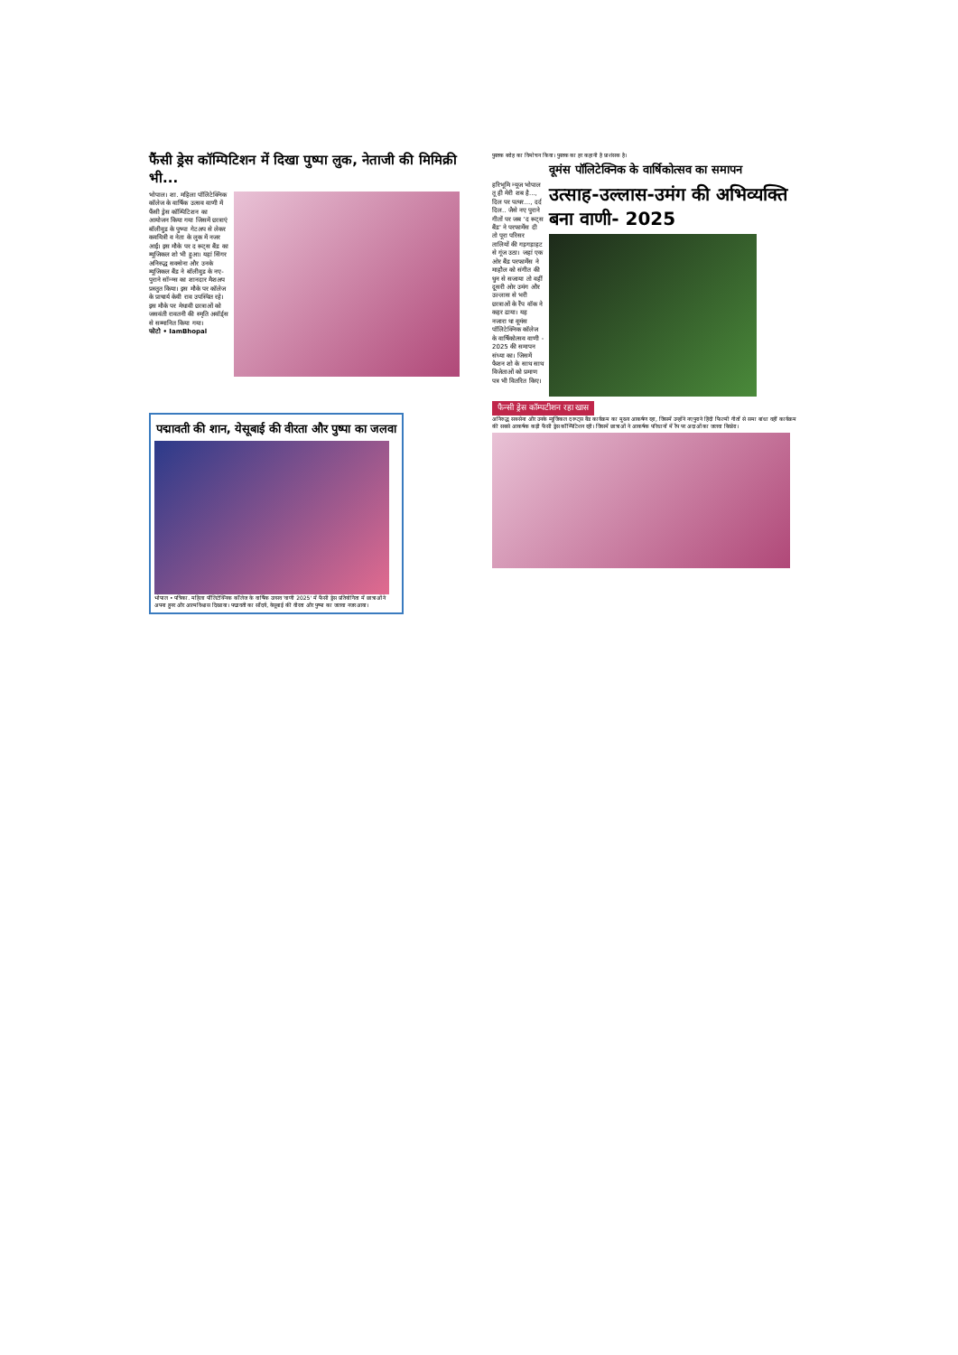फैंसी ड्रेस कॉम्पिटिशन में दिखा पुष्पा लुक, नेताजी की मिमिक्री भी...
भोपाल। शा. महिला पॉलिटेक्निक कॉलेज के वार्षिक उत्सव वाणी में फैंसी ड्रेस कॉम्पिटिशन का आयोजन किया गया जिसमें छात्राएं बॉलीवुड के पुष्पा गेटअप से लेकर कवयित्री व नेता के लुक में नजर आईं। इस मौके पर द रूट्स बैंड का म्यूजिकल शो भी हुआ। यहां सिंगर अनिरुद्ध सक्सेना और उनके म्यूजिकल बैंड ने बॉलीवुड के नए-पुराने सॉन्ग्स का शानदार मैशअप प्रस्तुत किया। इस मौके पर कॉलेज के प्राचार्य केवी राव उपस्थित रहे। इस मौके पर मेधावी छात्राओं को जसवंती रावतनी की स्मृति अवॉर्ड्स से सम्मानित किया गया।
फोटो • IamBhopal
पद्मावती की शान, येसूबाई की वीरता और पुष्पा का जलवा
भोपाल • पत्रिका. महिला पॉलिटेक्निक कॉलेज के वार्षिक उत्सव 'वाणी 2025' में फैंसी ड्रेस प्रतियोगिता में छात्राओं ने अपना हुनर और आत्मविश्वास दिखाया। पद्मावती का सौंदर्य, येसूबाई की वीरता और पुष्पा का जलवा नजर आया।
पुस्तक बरोह का विमोचन किया। पुस्तक का हर कहानी है प्राशंसक है।
वूमंस पॉलिटेक्निक के वार्षिकोत्सव का समापन
हरिभूमि न्यूज भोपाल
तू ही मेरी शब है..., दिल पर पत्थर..., दर्द दिल.. जैसे नए पुराने गीतों पर जब 'द रूट्स बैंड' ने परफार्मेंस दी तो पूरा परिसर तालियों की गड़गड़ाहट से गूंज उठा। जहां एक ओर बैंड परफार्मेंस ने माहौल को संगीत की धुन से सजाया तो वहीं दूसरी ओर उमंग और उल्लास से भरी छात्राओं के रैंप वॉक ने कहर ढाया। यह नजारा था वूमंस पॉलिटेक्निक कॉलेज के वार्षिकोत्सव वाणी - 2025 की समापन संध्या का। जिसमें फैशन शो के साथ साथ विजेताओं को प्रमाण पत्र भी वितरित किए।
उत्साह-उल्लास-उमंग की अभिव्यक्ति बना वाणी- 2025
फैन्सी ड्रेस कॉम्पटीशन रहा खास
अनिरुद्ध सक्सेना और उनके म्यूजिकल द रूट्स बैंड कार्यक्रम का मुख्य आकर्षण रहा, जिसमें उन्होंने नए पुराने हिंदी फिल्मी गीतों से समा बांधा वहीं कार्यक्रम की सबसे आकर्षक कड़ी फैंसी ड्रेस कॉम्पिटिशन रही। जिसमें छात्राओं ने आकर्षक परिधानों में रैंप पर अदाओं का जलवा बिखेरा।